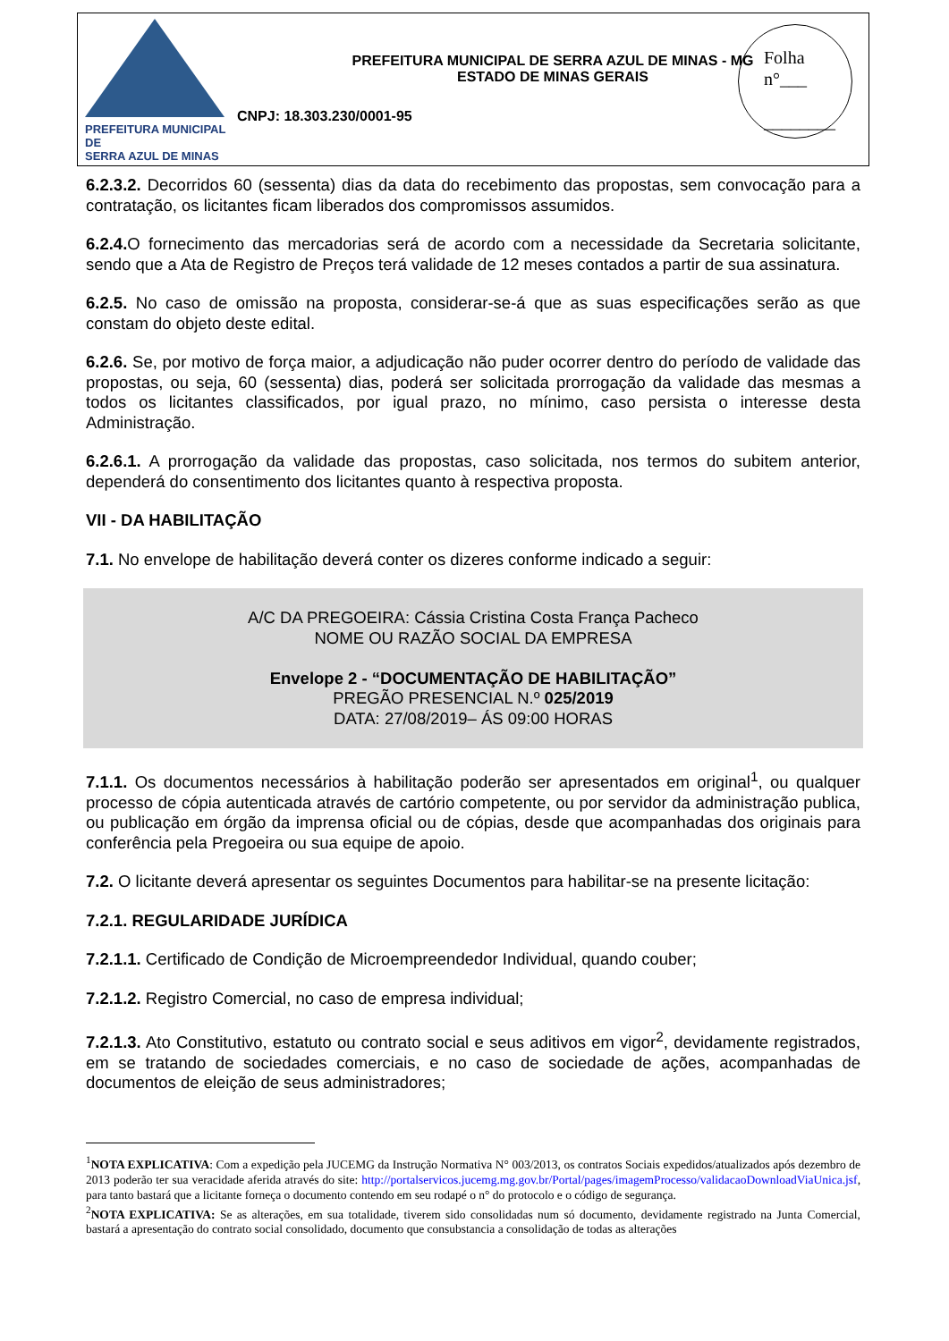PREFEITURA MUNICIPAL DE
SERRA AZUL DE MINAS
PREFEITURA MUNICIPAL DE SERRA AZUL DE MINAS - MG
ESTADO DE MINAS GERAIS
CNPJ: 18.303.230/0001-95
Folha
n°___
________
6.2.3.2. Decorridos 60 (sessenta) dias da data do recebimento das propostas, sem convocação para a contratação, os licitantes ficam liberados dos compromissos assumidos.
6.2.4. O fornecimento das mercadorias será de acordo com a necessidade da Secretaria solicitante, sendo que a Ata de Registro de Preços terá validade de 12 meses contados a partir de sua assinatura.
6.2.5. No caso de omissão na proposta, considerar-se-á que as suas especificações serão as que constam do objeto deste edital.
6.2.6. Se, por motivo de força maior, a adjudicação não puder ocorrer dentro do período de validade das propostas, ou seja, 60 (sessenta) dias, poderá ser solicitada prorrogação da validade das mesmas a todos os licitantes classificados, por igual prazo, no mínimo, caso persista o interesse desta Administração.
6.2.6.1. A prorrogação da validade das propostas, caso solicitada, nos termos do subitem anterior, dependerá do consentimento dos licitantes quanto à respectiva proposta.
VII - DA HABILITAÇÃO
7.1. No envelope de habilitação deverá conter os dizeres conforme indicado a seguir:
A/C DA PREGOEIRA: Cássia Cristina Costa França Pacheco
NOME OU RAZÃO SOCIAL DA EMPRESA
Envelope 2 - “DOCUMENTAÇÃO DE HABILITAÇÃO”
PREGÃO PRESENCIAL N.º 025/2019
DATA: 27/08/2019– ÁS 09:00 HORAS
7.1.1. Os documentos necessários à habilitação poderão ser apresentados em original<sup>1</sup>, ou qualquer processo de cópia autenticada através de cartório competente, ou por servidor da administração publica, ou publicação em órgão da imprensa oficial ou de cópias, desde que acompanhadas dos originais para conferência pela Pregoeira ou sua equipe de apoio.
7.2. O licitante deverá apresentar os seguintes Documentos para habilitar-se na presente licitação:
7.2.1. REGULARIDADE JURÍDICA
7.2.1.1. Certificado de Condição de Microempreendedor Individual, quando couber;
7.2.1.2. Registro Comercial, no caso de empresa individual;
7.2.1.3. Ato Constitutivo, estatuto ou contrato social e seus aditivos em vigor<sup>2</sup>, devidamente registrados, em se tratando de sociedades comerciais, e no caso de sociedade de ações, acompanhadas de documentos de eleição de seus administradores;
<sup>1</sup> NOTA EXPLICATIVA: Com a expedição pela JUCEMG da Instrução Normativa N° 003/2013, os contratos Sociais expedidos/atualizados após dezembro de 2013 poderão ter sua veracidade aferida através do site: http://portalservicos.jucemg.mg.gov.br/Portal/pages/imagemProcesso/validacaoDownloadViaUnica.jsf, para tanto bastará que a licitante forneça o documento contendo em seu rodapé o n° do protocolo e o código de segurança.
<sup>2</sup> NOTA EXPLICATIVA: Se as alterações, em sua totalidade, tiverem sido consolidadas num só documento, devidamente registrado na Junta Comercial, bastará a apresentação do contrato social consolidado, documento que consubstancia a consolidação de todas as alterações